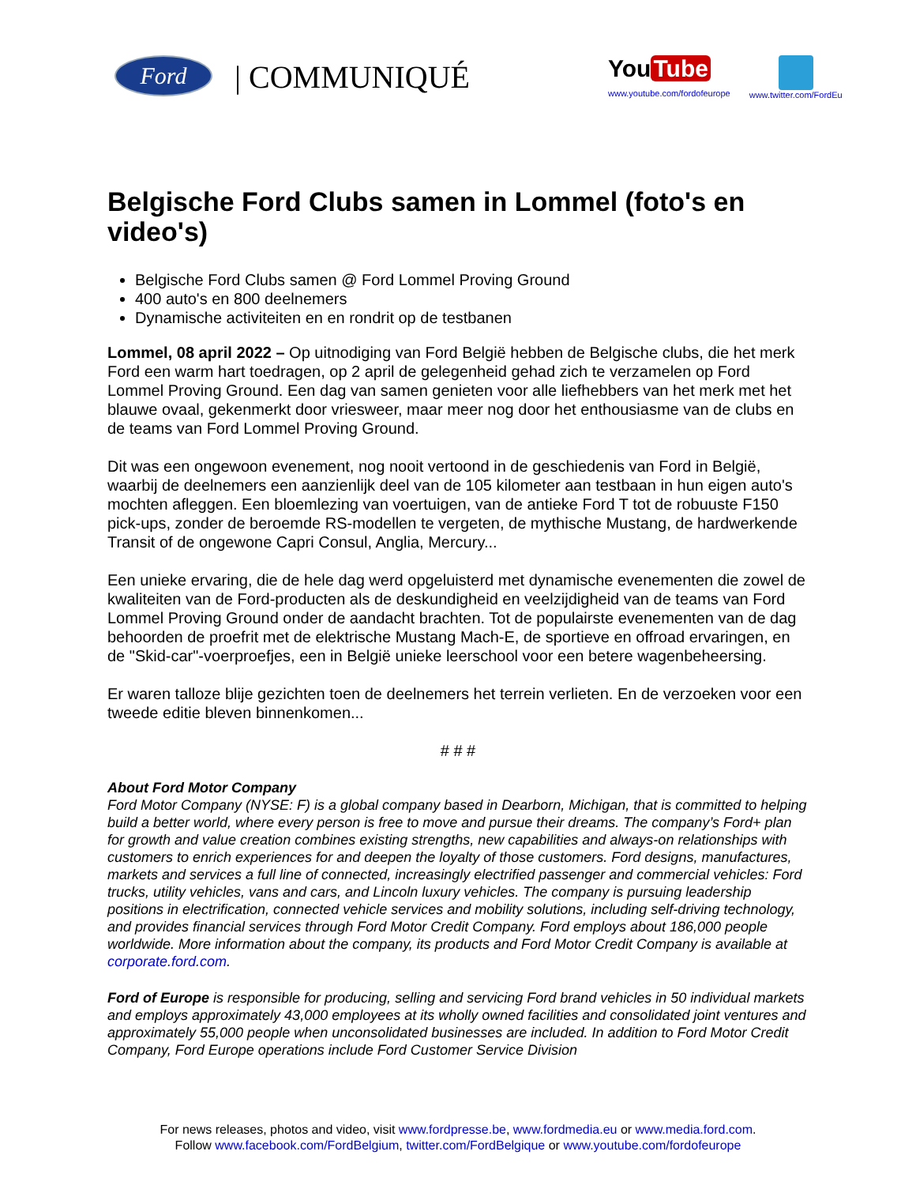Ford
| COMMUNIQUÉ
You Tube
www.youtube.com/fordofeurope
www.twitter.com/FordEu
Belgische Ford Clubs samen in Lommel (foto's en video's)
Belgische Ford Clubs samen @ Ford Lommel Proving Ground
400 auto's en 800 deelnemers
Dynamische activiteiten en en rondrit op de testbanen
Lommel, 08 april 2022 – Op uitnodiging van Ford België hebben de Belgische clubs, die het merk Ford een warm hart toedragen, op 2 april de gelegenheid gehad zich te verzamelen op Ford Lommel Proving Ground. Een dag van samen genieten voor alle liefhebbers van het merk met het blauwe ovaal, gekenmerkt door vriesweer, maar meer nog door het enthousiasme van de clubs en de teams van Ford Lommel Proving Ground.
Dit was een ongewoon evenement, nog nooit vertoond in de geschiedenis van Ford in België, waarbij de deelnemers een aanzienlijk deel van de 105 kilometer aan testbaan in hun eigen auto's mochten afleggen. Een bloemlezing van voertuigen, van de antieke Ford T tot de robuuste F150 pick-ups, zonder de beroemde RS-modellen te vergeten, de mythische Mustang, de hardwerkende Transit of de ongewone Capri Consul, Anglia, Mercury...
Een unieke ervaring, die de hele dag werd opgeluisterd met dynamische evenementen die zowel de kwaliteiten van de Ford-producten als de deskundigheid en veelzijdigheid van de teams van Ford Lommel Proving Ground onder de aandacht brachten. Tot de populairste evenementen van de dag behoorden de proefrit met de elektrische Mustang Mach-E, de sportieve en offroad ervaringen, en de "Skid-car"-voerproefjes, een in België unieke leerschool voor een betere wagenbeheersing.
Er waren talloze blije gezichten toen de deelnemers het terrein verlieten. En de verzoeken voor een tweede editie bleven binnenkomen...
# # #
About Ford Motor Company
Ford Motor Company (NYSE: F) is a global company based in Dearborn, Michigan, that is committed to helping build a better world, where every person is free to move and pursue their dreams. The company’s Ford+ plan for growth and value creation combines existing strengths, new capabilities and always-on relationships with customers to enrich experiences for and deepen the loyalty of those customers. Ford designs, manufactures, markets and services a full line of connected, increasingly electrified passenger and commercial vehicles: Ford trucks, utility vehicles, vans and cars, and Lincoln luxury vehicles. The company is pursuing leadership positions in electrification, connected vehicle services and mobility solutions, including self-driving technology, and provides financial services through Ford Motor Credit Company. Ford employs about 186,000 people worldwide. More information about the company, its products and Ford Motor Credit Company is available at corporate.ford.com.
Ford of Europe is responsible for producing, selling and servicing Ford brand vehicles in 50 individual markets and employs approximately 43,000 employees at its wholly owned facilities and consolidated joint ventures and approximately 55,000 people when unconsolidated businesses are included. In addition to Ford Motor Credit Company, Ford Europe operations include Ford Customer Service Division
For news releases, photos and video, visit www.fordpresse.be, www.fordmedia.eu or www.media.ford.com.
Follow www.facebook.com/FordBelgium, twitter.com/FordBelgique or www.youtube.com/fordofeurope